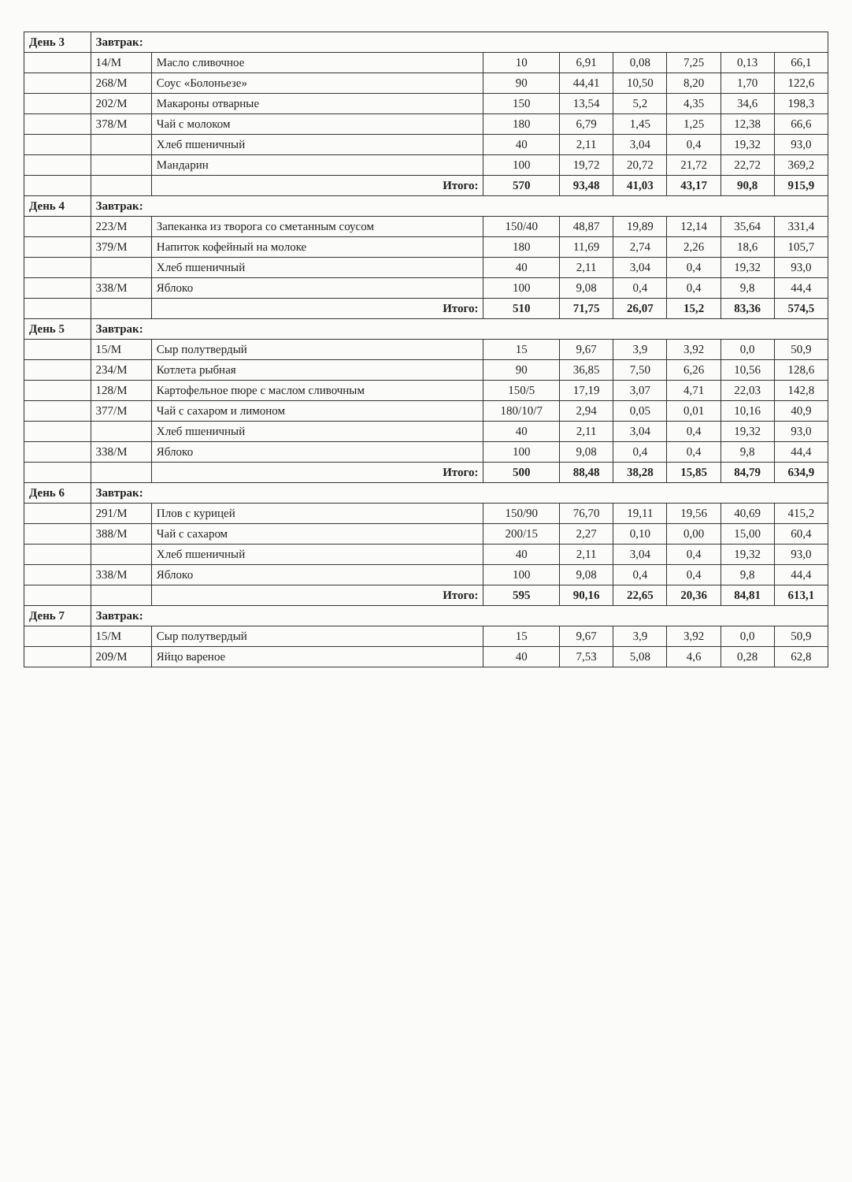| День 3 | Завтрак: | | | | | | | |
| | 14/М | Масло сливочное | 10 | 6,91 | 0,08 | 7,25 | 0,13 | 66,1 |
| | 268/М | Соус «Болоньезе» | 90 | 44,41 | 10,50 | 8,20 | 1,70 | 122,6 |
| | 202/М | Макароны отварные | 150 | 13,54 | 5,2 | 4,35 | 34,6 | 198,3 |
| | 378/М | Чай с молоком | 180 | 6,79 | 1,45 | 1,25 | 12,38 | 66,6 |
| | | Хлеб пшеничный | 40 | 2,11 | 3,04 | 0,4 | 19,32 | 93,0 |
| | | Мандарин | 100 | 19,72 | 20,72 | 21,72 | 22,72 | 369,2 |
| | | Итого: | 570 | 93,48 | 41,03 | 43,17 | 90,8 | 915,9 |
| День 4 | Завтрак: | | | | | | | |
| | 223/М | Запеканка из творога со сметанным соусом | 150/40 | 48,87 | 19,89 | 12,14 | 35,64 | 331,4 |
| | 379/М | Напиток кофейный на молоке | 180 | 11,69 | 2,74 | 2,26 | 18,6 | 105,7 |
| | | Хлеб пшеничный | 40 | 2,11 | 3,04 | 0,4 | 19,32 | 93,0 |
| | 338/М | Яблоко | 100 | 9,08 | 0,4 | 0,4 | 9,8 | 44,4 |
| | | Итого: | 510 | 71,75 | 26,07 | 15,2 | 83,36 | 574,5 |
| День 5 | Завтрак: | | | | | | | |
| | 15/М | Сыр полутвердый | 15 | 9,67 | 3,9 | 3,92 | 0,0 | 50,9 |
| | 234/М | Котлета рыбная | 90 | 36,85 | 7,50 | 6,26 | 10,56 | 128,6 |
| | 128/М | Картофельное пюре с маслом сливочным | 150/5 | 17,19 | 3,07 | 4,71 | 22,03 | 142,8 |
| | 377/М | Чай с сахаром и лимоном | 180/10/7 | 2,94 | 0,05 | 0,01 | 10,16 | 40,9 |
| | | Хлеб пшеничный | 40 | 2,11 | 3,04 | 0,4 | 19,32 | 93,0 |
| | 338/М | Яблоко | 100 | 9,08 | 0,4 | 0,4 | 9,8 | 44,4 |
| | | Итого: | 500 | 88,48 | 38,28 | 15,85 | 84,79 | 634,9 |
| День 6 | Завтрак: | | | | | | | |
| | 291/М | Плов с курицей | 150/90 | 76,70 | 19,11 | 19,56 | 40,69 | 415,2 |
| | 388/М | Чай с сахаром | 200/15 | 2,27 | 0,10 | 0,00 | 15,00 | 60,4 |
| | | Хлеб пшеничный | 40 | 2,11 | 3,04 | 0,4 | 19,32 | 93,0 |
| | 338/М | Яблоко | 100 | 9,08 | 0,4 | 0,4 | 9,8 | 44,4 |
| | | Итого: | 595 | 90,16 | 22,65 | 20,36 | 84,81 | 613,1 |
| День 7 | Завтрак: | | | | | | | |
| | 15/М | Сыр полутвердый | 15 | 9,67 | 3,9 | 3,92 | 0,0 | 50,9 |
| | 209/М | Яйцо вареное | 40 | 7,53 | 5,08 | 4,6 | 0,28 | 62,8 |